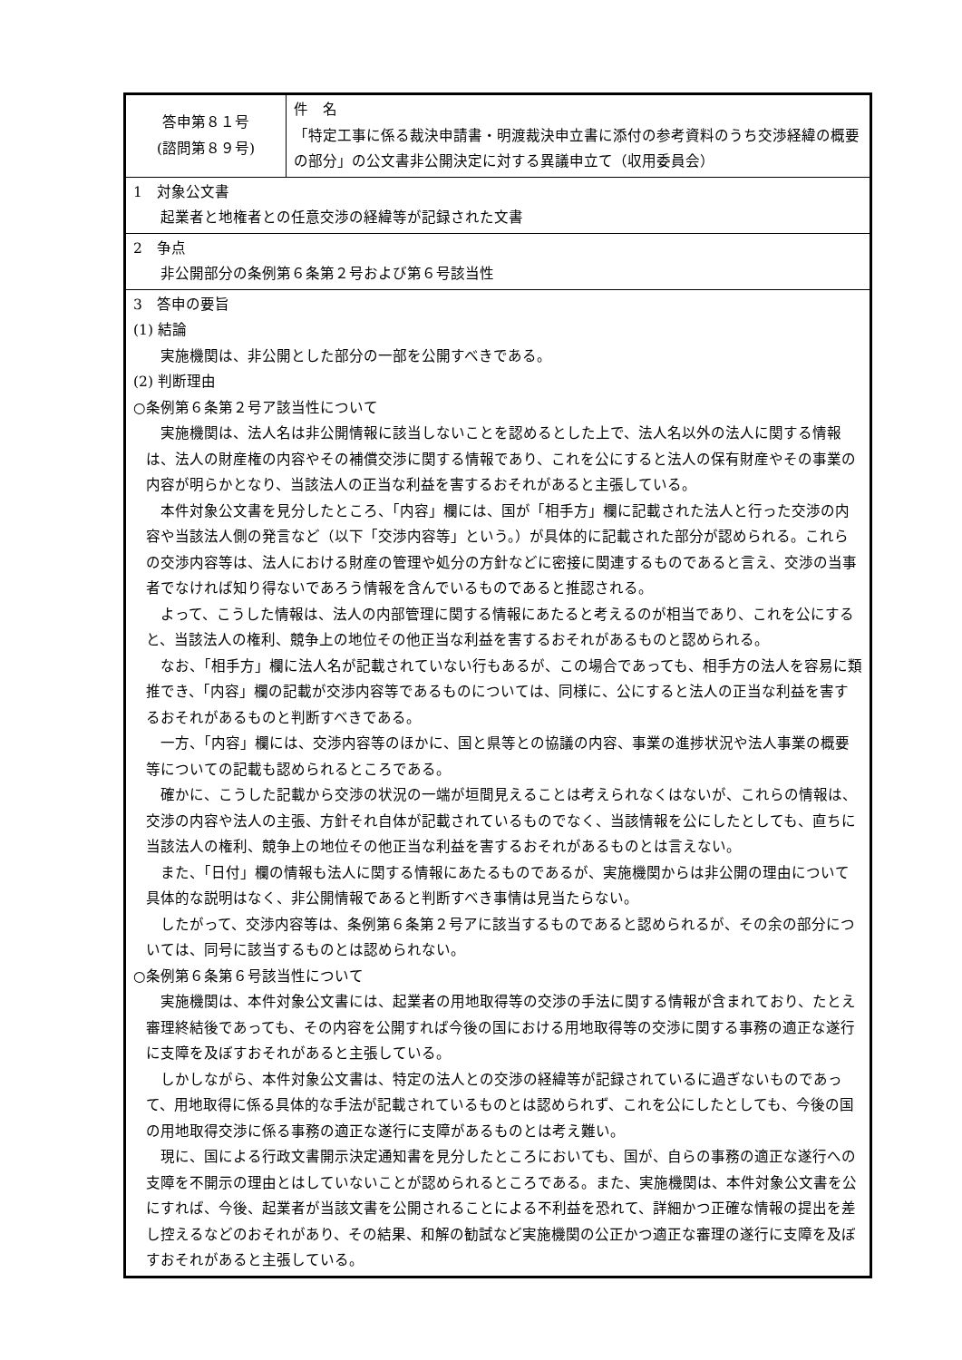| 答申第８１号 (諮問第８９号) | 件 名 「特定工事に係る裁決申請書・明渡裁決申立書に添付の参考資料のうち交渉経緯の概要の部分」の公文書非公開決定に対する異議申立て（収用委員会） |
| 1 対象公文書 起業者と地権者との任意交渉の経緯等が記録された文書 | |
| 2 争点 非公開部分の条例第６条第２号および第６号該当性 | |
| 3 答申の要旨 (1) 結論 実施機関は、非公開とした部分の一部を公開すべきである。 (2) 判断理由 ○条例第６条第２号ア該当性について 実施機関は、法人名は非公開情報に該当しないことを認めるとした上で、法人名以外の法人に関する情報は、法人の財産権の内容やその補償交渉に関する情報であり、これを公にすると法人の保有財産やその事業の内容が明らかとなり、当該法人の正当な利益を害するおそれがあると主張している。 本件対象公文書を見分したところ、「内容」欄には、国が「相手方」欄に記載された法人と行った交渉の内容や当該法人側の発言など（以下「交渉内容等」という。）が具体的に記載された部分が認められる。これらの交渉内容等は、法人における財産の管理や処分の方針などに密接に関連するものであると言え、交渉の当事者でなければ知り得ないであろう情報を含んでいるものであると推認される。 よって、こうした情報は、法人の内部管理に関する情報にあたると考えるのが相当であり、これを公にすると、当該法人の権利、競争上の地位その他正当な利益を害するおそれがあるものと認められる。 なお、「相手方」欄に法人名が記載されていない行もあるが、この場合であっても、相手方の法人を容易に類推でき、「内容」欄の記載が交渉内容等であるものについては、同様に、公にすると法人の正当な利益を害するおそれがあるものと判断すべきである。 一方、「内容」欄には、交渉内容等のほかに、国と県等との協議の内容、事業の進捗状況や法人事業の概要等についての記載も認められるところである。 確かに、こうした記載から交渉の状況の一端が垣間見えることは考えられなくはないが、これらの情報は、交渉の内容や法人の主張、方針それ自体が記載されているものでなく、当該情報を公にしたとしても、直ちに当該法人の権利、競争上の地位その他正当な利益を害するおそれがあるものとは言えない。 また、「日付」欄の情報も法人に関する情報にあたるものであるが、実施機関からは非公開の理由について具体的な説明はなく、非公開情報であると判断すべき事情は見当たらない。 したがって、交渉内容等は、条例第６条第２号アに該当するものであると認められるが、その余の部分については、同号に該当するものとは認められない。 ○条例第６条第６号該当性について 実施機関は、本件対象公文書には、起業者の用地取得等の交渉の手法に関する情報が含まれており、たとえ審理終結後であっても、その内容を公開すれば今後の国における用地取得等の交渉に関する事務の適正な遂行に支障を及ぼすおそれがあると主張している。 しかしながら、本件対象公文書は、特定の法人との交渉の経緯等が記録されているに過ぎないものであって、用地取得に係る具体的な手法が記載されているものとは認められず、これを公にしたとしても、今後の国の用地取得交渉に係る事務の適正な遂行に支障があるものとは考え難い。 現に、国による行政文書開示決定通知書を見分したところにおいても、国が、自らの事務の適正な遂行への支障を不開示の理由とはしていないことが認められるところである。また、実施機関は、本件対象公文書を公にすれば、今後、起業者が当該文書を公開されることによる不利益を恐れて、詳細かつ正確な情報の提出を差し控えるなどのおそれがあり、その結果、和解の勧試など実施機関の公正かつ適正な審理の遂行に支障を及ぼすおそれがあると主張している。 | |